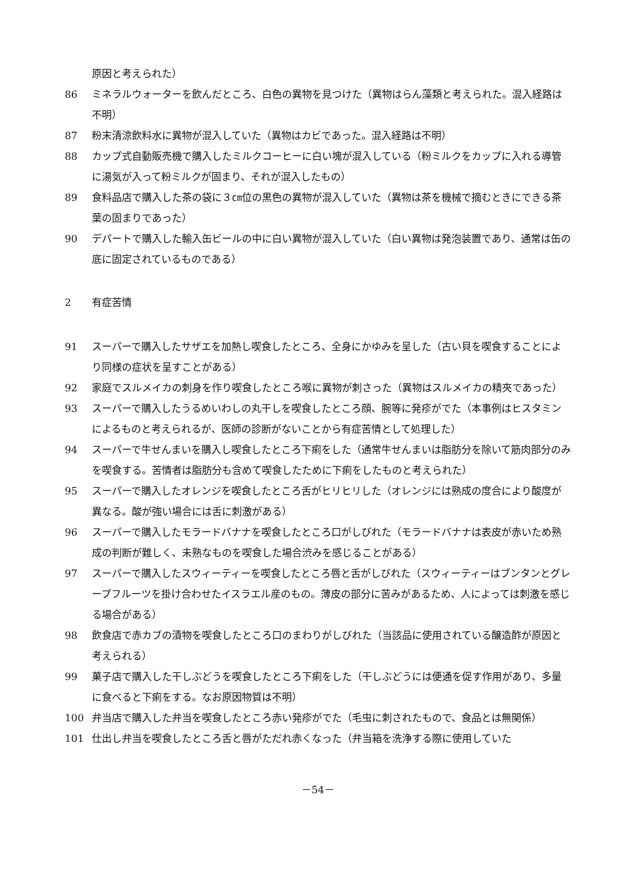原因と考えられた）
86 ミネラルウォーターを飲んだところ、白色の異物を見つけた（異物はらん藻類と考えられた。混入経路は不明）
87 粉末清涼飲料水に異物が混入していた（異物はカビであった。混入経路は不明）
88 カップ式自動販売機で購入したミルクコーヒーに白い塊が混入している（粉ミルクをカップに入れる導管に湯気が入って粉ミルクが固まり、それが混入したもの）
89 食料品店で購入した茶の袋に３㎝位の黒色の異物が混入していた（異物は茶を機械で摘むときにできる茶葉の固まりであった）
90 デパートで購入した輸入缶ビールの中に白い異物が混入していた（白い異物は発泡装置であり、通常は缶の底に固定されているものである）
2 有症苦情
91 スーパーで購入したサザエを加熱し喫食したところ、全身にかゆみを呈した（古い貝を喫食することにより同様の症状を呈すことがある）
92 家庭でスルメイカの刺身を作り喫食したところ喉に異物が刺さった（異物はスルメイカの精夾であった）
93 スーパーで購入したうるめいわしの丸干しを喫食したところ顔、腕等に発疹がでた（本事例はヒスタミンによるものと考えられるが、医師の診断がないことから有症苦情として処理した）
94 スーパーで牛せんまいを購入し喫食したところ下痢をした（通常牛せんまいは脂肪分を除いて筋肉部分のみを喫食する。苦情者は脂肪分も含めて喫食したために下痢をしたものと考えられた）
95 スーパーで購入したオレンジを喫食したところ舌がヒリヒリした（オレンジには熟成の度合により酸度が異なる。酸が強い場合には舌に刺激がある）
96 スーパーで購入したモラードバナナを喫食したところ口がしびれた（モラードバナナは表皮が赤いため熟成の判断が難しく、未熟なものを喫食した場合渋みを感じることがある）
97 スーパーで購入したスウィーティーを喫食したところ唇と舌がしびれた（スウィーティーはブンタンとグレープフルーツを掛け合わせたイスラエル産のもの。薄皮の部分に苦みがあるため、人によっては刺激を感じる場合がある）
98 飲食店で赤カブの漬物を喫食したところ口のまわりがしびれた（当該品に使用されている醸造酢が原因と考えられる）
99 菓子店で購入した干しぶどうを喫食したところ下痢をした（干しぶどうには便通を促す作用があり、多量に食べると下痢をする。なお原因物質は不明）
100 弁当店で購入した弁当を喫食したところ赤い発疹がでた（毛虫に刺されたもので、食品とは無関係）
101 仕出し弁当を喫食したところ舌と唇がただれ赤くなった（弁当箱を洗浄する際に使用していた
－54－